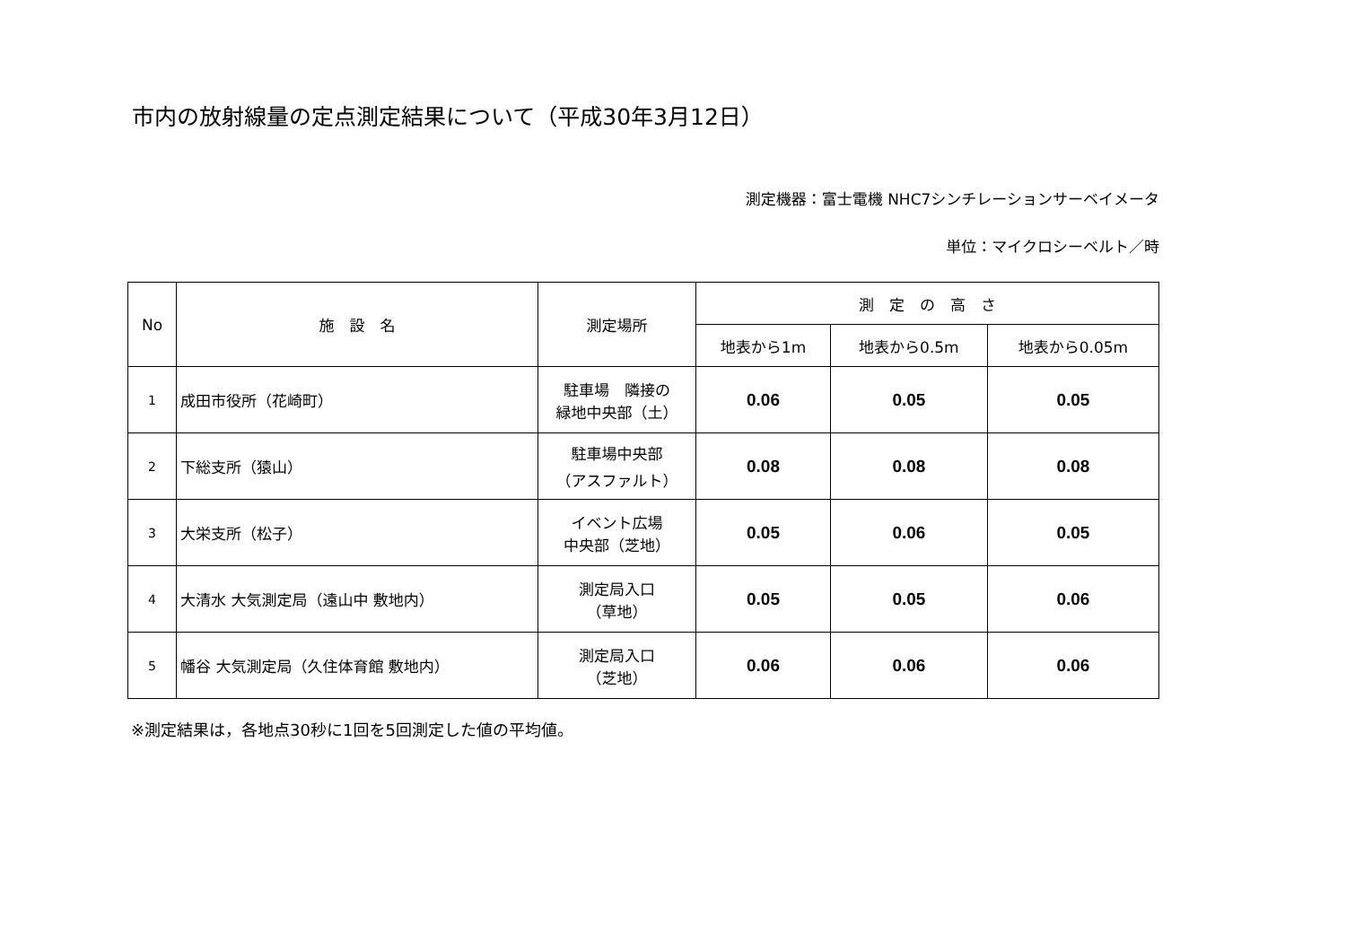市内の放射線量の定点測定結果について（平成30年3月12日）
測定機器：富士電機 NHC7シンチレーションサーベイメータ
単位：マイクロシーベルト／時
| No | 施 設 名 | 測定場所 | 測 定 の 高 さ | | |
| --- | --- | --- | --- | --- | --- |
| | | | 地表から1m | 地表から0.5m | 地表から0.05m |
| 1 | 成田市役所（花崎町） | 駐車場 隣接の 緑地中央部（土） | 0.06 | 0.05 | 0.05 |
| 2 | 下総支所（猿山） | 駐車場中央部 （アスファルト） | 0.08 | 0.08 | 0.08 |
| 3 | 大栄支所（松子） | イベント広場 中央部（芝地） | 0.05 | 0.06 | 0.05 |
| 4 | 大清水 大気測定局（遠山中 敷地内） | 測定局入口 （草地） | 0.05 | 0.05 | 0.06 |
| 5 | 幡谷 大気測定局（久住体育館 敷地内） | 測定局入口 （芝地） | 0.06 | 0.06 | 0.06 |
※測定結果は，各地点30秒に1回を5回測定した値の平均値。